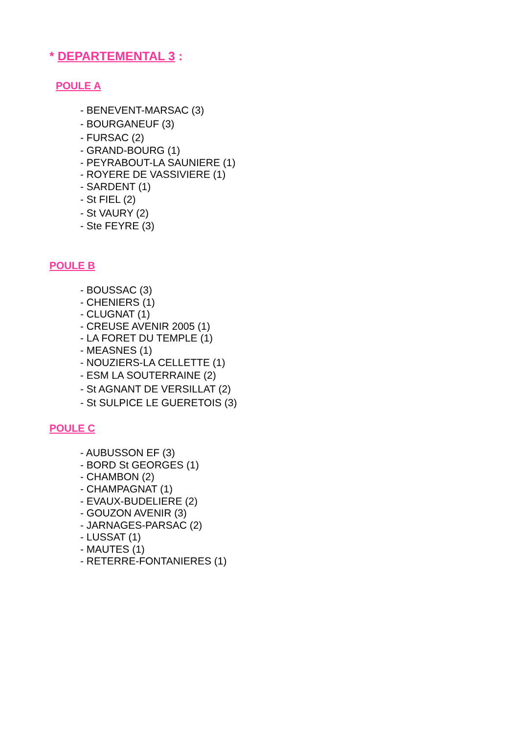* DEPARTEMENTAL 3 :
POULE A
- BENEVENT-MARSAC (3)
- BOURGANEUF (3)
- FURSAC (2)
- GRAND-BOURG (1)
- PEYRABOUT-LA SAUNIERE (1)
- ROYERE DE VASSIVIERE (1)
- SARDENT (1)
- St FIEL (2)
- St VAURY (2)
- Ste FEYRE (3)
POULE B
- BOUSSAC (3)
- CHENIERS (1)
- CLUGNAT (1)
- CREUSE AVENIR 2005 (1)
- LA FORET DU TEMPLE (1)
- MEASNES (1)
- NOUZIERS-LA CELLETTE (1)
- ESM LA SOUTERRAINE (2)
- St AGNANT DE VERSILLAT (2)
- St SULPICE LE GUERETOIS (3)
POULE C
- AUBUSSON EF (3)
- BORD St GEORGES (1)
- CHAMBON (2)
- CHAMPAGNAT (1)
- EVAUX-BUDELIERE (2)
- GOUZON AVENIR (3)
- JARNAGES-PARSAC (2)
- LUSSAT (1)
- MAUTES (1)
- RETERRE-FONTANIERES (1)